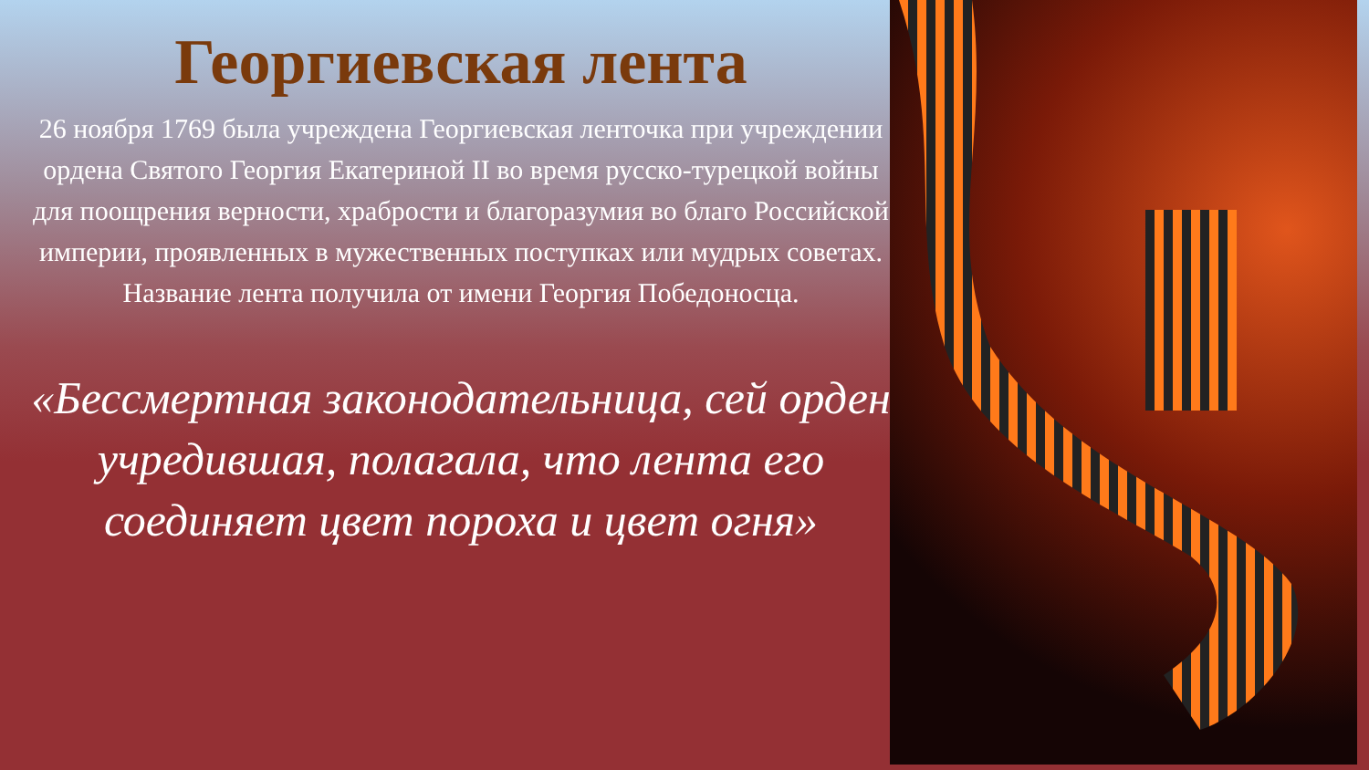Георгиевская лента
26 ноября 1769 была учреждена Георгиевская ленточка при учреждении ордена Святого Георгия Екатериной II во время русско-турецкой войны для поощрения верности, храбрости и благоразумия во благо Российской империи, проявленных в мужественных поступках или мудрых советах. Название лента получила от имени Георгия Победоносца.
«Бессмертная законодательница, сей орден учредившая, полагала, что лента его соединяет цвет пороха и цвет огня»